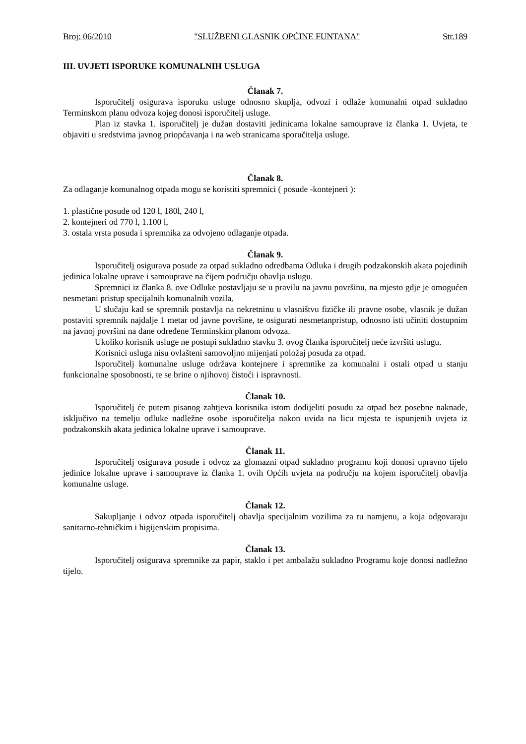Broj: 06/2010 "SLUŽBENI GLASNIK OPĆINE FUNTANA" Str.189
III. UVJETI ISPORUKE KOMUNALNIH USLUGA
Članak 7.
Isporučitelj osigurava isporuku usluge odnosno skuplja, odvozi i odlaže komunalni otpad sukladno Terminskom planu odvoza kojeg donosi isporučitelj usluge.
Plan iz stavka 1. isporučitelj je dužan dostaviti jedinicama lokalne samouprave iz članka 1. Uvjeta, te objaviti u sredstvima javnog priopćavanja i na web stranicama sporučitelja usluge.
Članak 8.
Za odlaganje komunalnog otpada mogu se koristiti spremnici ( posude -kontejneri ):
1. plastične posude od 120 l, 180l, 240 l,
2. kontejneri od 770 l, 1.100 l,
3. ostala vrsta posuda i spremnika za odvojeno odlaganje otpada.
Članak 9.
Isporučitelj osigurava posude za otpad sukladno odredbama Odluka i drugih podzakonskih akata pojedinih jedinica lokalne uprave i samouprave na čijem području obavlja uslugu.
Spremnici iz članka 8. ove Odluke postavljaju se u pravilu na javnu površinu, na mjesto gdje je omogućen nesmetani pristup specijalnih komunalnih vozila.
U slučaju kad se spremnik postavlja na nekretninu u vlasništvu fizičke ili pravne osobe, vlasnik je dužan postaviti spremnik najdalje 1 metar od javne površine, te osigurati nesmetanpristup, odnosno isti učiniti dostupnim na javnoj površini na dane određene Terminskim planom odvoza.
Ukoliko korisnik usluge ne postupi sukladno stavku 3. ovog članka isporučitelj neće izvršiti uslugu.
Korisnici usluga nisu ovlašteni samovoljno mijenjati položaj posuda za otpad.
Isporučitelj komunalne usluge održava kontejnere i spremnike za komunalni i ostali otpad u stanju funkcionalne sposobnosti, te se brine o njihovoj čistoći i ispravnosti.
Članak 10.
Isporučitelj će putem pisanog zahtjeva korisnika istom dodijeliti posudu za otpad bez posebne naknade, isključivo na temelju odluke nadležne osobe isporučitelja nakon uvida na licu mjesta te ispunjenih uvjeta iz podzakonskih akata jedinica lokalne uprave i samouprave.
Članak 11.
Isporučitelj osigurava posude i odvoz za glomazni otpad sukladno programu koji donosi upravno tijelo jedinice lokalne uprave i samouprave iz članka 1. ovih Općih uvjeta na području na kojem isporučitelj obavlja komunalne usluge.
Članak 12.
Sakupljanje i odvoz otpada isporučitelj obavlja specijalnim vozilima za tu namjenu, a koja odgovaraju sanitarno-tehničkim i higijenskim propisima.
Članak 13.
Isporučitelj osigurava spremnike za papir, staklo i pet ambalažu sukladno Programu koje donosi nadležno tijelo.